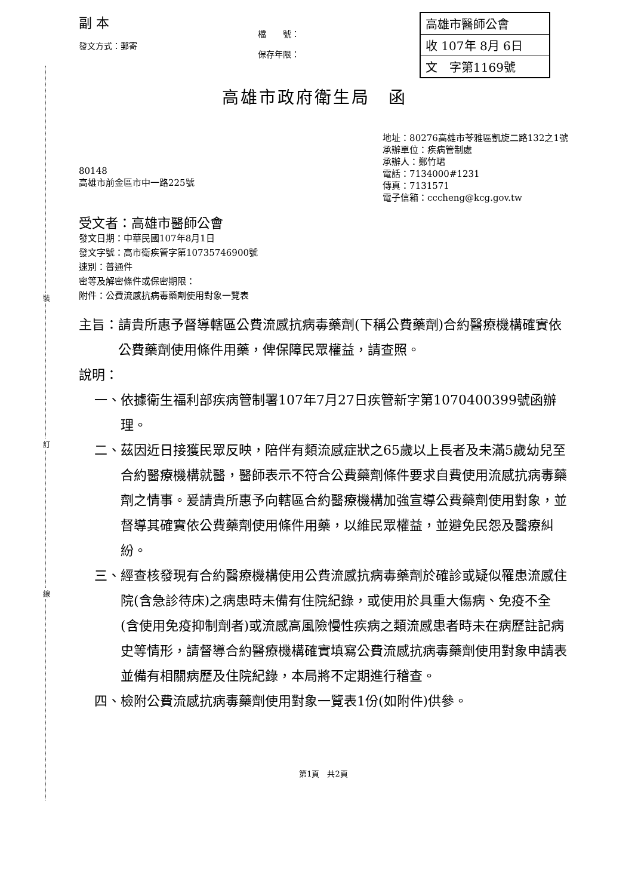裝
訂
線
副 本
發文方式：郵寄
檔　　號：
保存年限：
高雄市醫師公會
收 107年 8月 6日
文　字第1169號
高雄市政府衛生局　函
80148
高雄市前金區市中一路225號
地址：80276高雄市苓雅區凱旋二路132之1號
承辦單位：疾病管制處
承辦人：鄭竹珺
電話：7134000#1231
傳真：7131571
電子信箱：cccheng@kcg.gov.tw
受文者：高雄市醫師公會
發文日期：中華民國107年8月1日
發文字號：高市衛疾管字第10735746900號
速別：普通件
密等及解密條件或保密期限：
附件：公費流感抗病毒藥劑使用對象一覽表
主旨： 請貴所惠予督導轄區公費流感抗病毒藥劑(下稱公費藥劑)合約醫療機構確實依公費藥劑使用條件用藥，俾保障民眾權益，請查照。
說明：
一、 依據衛生福利部疾病管制署107年7月27日疾管新字第1070400399號函辦理。
二、 茲因近日接獲民眾反映，陪伴有類流感症狀之65歲以上長者及未滿5歲幼兒至合約醫療機構就醫，醫師表示不符合公費藥劑條件要求自費使用流感抗病毒藥劑之情事。爰請貴所惠予向轄區合約醫療機構加強宣導公費藥劑使用對象，並督導其確實依公費藥劑使用條件用藥，以維民眾權益，並避免民怨及醫療糾紛。
三、 經查核發現有合約醫療機構使用公費流感抗病毒藥劑於確診或疑似罹患流感住院(含急診待床)之病患時未備有住院紀錄，或使用於具重大傷病、免疫不全(含使用免疫抑制劑者)或流感高風險慢性疾病之類流感患者時未在病歷註記病史等情形，請督導合約醫療機構確實填寫公費流感抗病毒藥劑使用對象申請表並備有相關病歷及住院紀錄，本局將不定期進行稽查。
四、 檢附公費流感抗病毒藥劑使用對象一覽表1份(如附件)供參。
第1頁　共2頁